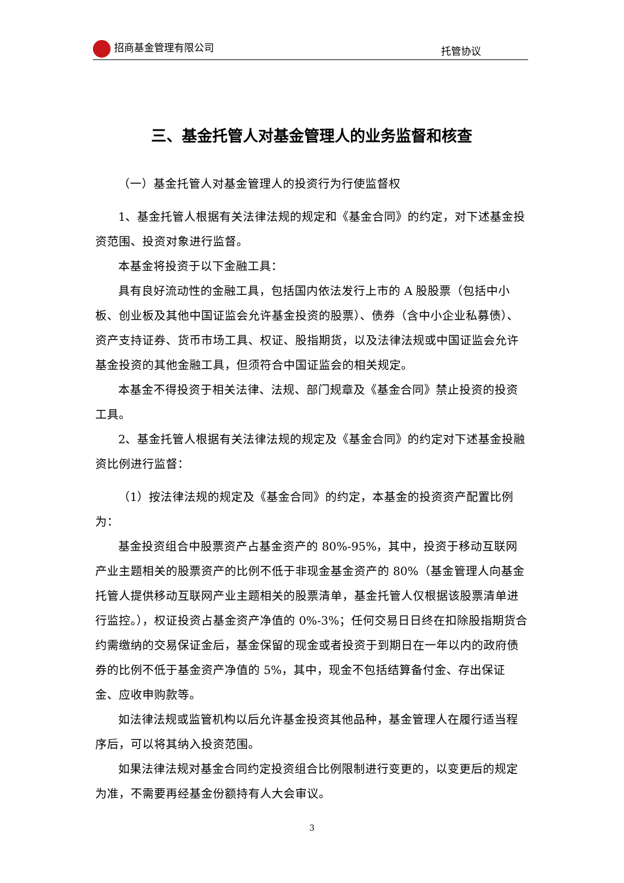招商基金管理有限公司 托管协议
三、基金托管人对基金管理人的业务监督和核查
（一）基金托管人对基金管理人的投资行为行使监督权
1、基金托管人根据有关法律法规的规定和《基金合同》的约定，对下述基金投资范围、投资对象进行监督。
本基金将投资于以下金融工具：
具有良好流动性的金融工具，包括国内依法发行上市的 A 股股票（包括中小板、创业板及其他中国证监会允许基金投资的股票）、债券（含中小企业私募债）、资产支持证券、货币市场工具、权证、股指期货，以及法律法规或中国证监会允许基金投资的其他金融工具，但须符合中国证监会的相关规定。
本基金不得投资于相关法律、法规、部门规章及《基金合同》禁止投资的投资工具。
2、基金托管人根据有关法律法规的规定及《基金合同》的约定对下述基金投融资比例进行监督：
（1）按法律法规的规定及《基金合同》的约定，本基金的投资资产配置比例为：
基金投资组合中股票资产占基金资产的 80%-95%，其中，投资于移动互联网产业主题相关的股票资产的比例不低于非现金基金资产的 80%（基金管理人向基金托管人提供移动互联网产业主题相关的股票清单，基金托管人仅根据该股票清单进行监控。），权证投资占基金资产净值的 0%-3%；任何交易日日终在扣除股指期货合约需缴纳的交易保证金后，基金保留的现金或者投资于到期日在一年以内的政府债券的比例不低于基金资产净值的 5%，其中，现金不包括结算备付金、存出保证金、应收申购款等。
如法律法规或监管机构以后允许基金投资其他品种，基金管理人在履行适当程序后，可以将其纳入投资范围。
如果法律法规对基金合同约定投资组合比例限制进行变更的，以变更后的规定为准，不需要再经基金份额持有人大会审议。
3